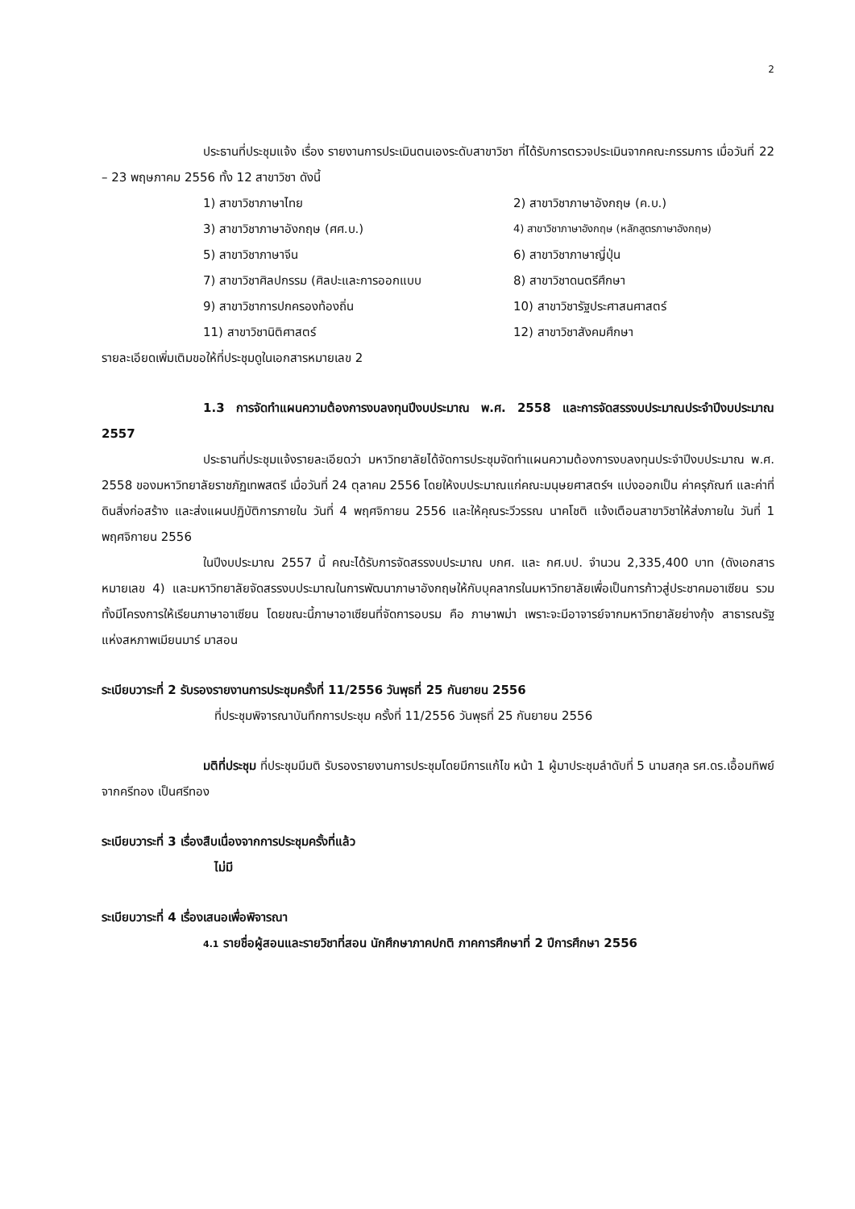2
ประธานที่ประชุมแจ้ง เรื่อง รายงานการประเมินตนเองระดับสาขาวิชา ที่ได้รับการตรวจประเมินจากคณะกรรมการ เมื่อวันที่ 22 – 23 พฤษภาคม 2556 ทั้ง 12 สาขาวิชา ดังนี้
1) สาขาวิชาภาษาไทย
2) สาขาวิชาภาษาอังกฤษ (ค.บ.)
3) สาขาวิชาภาษาอังกฤษ (ศศ.บ.)
4) สาขาวิชาภาษาอังกฤษ (หลักสูตรภาษาอังกฤษ)
5) สาขาวิชาภาษาจีน
6) สาขาวิชาภาษาญี่ปุ่น
7) สาขาวิชาศิลปกรรม (ศิลปะและการออกแบบ
8) สาขาวิชาดนตรีศึกษา
9) สาขาวิชาการปกครองท้องถิ่น
10) สาขาวิชารัฐประศาสนศาสตร์
11) สาขาวิชานิติศาสตร์
12) สาขาวิชาสังคมศึกษา
รายละเอียดเพิ่มเติมขอให้ที่ประชุมดูในเอกสารหมายเลข 2
1.3 การจัดทำแผนความต้องการงบลงทุนปีงบประมาณ พ.ศ. 2558 และการจัดสรรงบประมาณประจำปีงบประมาณ 2557
ประธานที่ประชุมแจ้งรายละเอียดว่า มหาวิทยาลัยได้จัดการประชุมจัดทำแผนความต้องการงบลงทุนประจำปีงบประมาณ พ.ศ. 2558 ของมหาวิทยาลัยราชภัฏเทพสตรี เมื่อวันที่ 24 ตุลาคม 2556 โดยให้งบประมาณแก่คณะมนุษยศาสตร์ฯ แบ่งออกเป็น ค่าครุภัณฑ์ และค่าที่ดินสิ่งก่อสร้าง และส่งแผนปฏิบัติการภายใน วันที่ 4 พฤศจิกายน 2556 และให้คุณระวีวรรณ นาคโชติ แจ้งเตือนสาขาวิชาให้ส่งภายใน วันที่ 1 พฤศจิกายน 2556
ในปีงบประมาณ 2557 นี้ คณะได้รับการจัดสรรงบประมาณ บกศ. และ กศ.บป. จำนวน 2,335,400 บาท (ดังเอกสารหมายเลข 4) และมหาวิทยาลัยจัดสรรงบประมาณในการพัฒนาภาษาอังกฤษให้กับบุคลากรในมหาวิทยาลัยเพื่อเป็นการก้าวสู่ประชาคมอาเซียน รวมทั้งมีโครงการให้เรียนภาษาอาเซียน โดยขณะนี้ภาษาอาเซียนที่จัดการอบรม คือ ภาษาพม่า เพราะจะมีอาจารย์จากมหาวิทยาลัยย่างกุ้ง สาธารณรัฐแห่งสหภาพเมียนมาร์ มาสอน
ระเบียบวาระที่ 2 รับรองรายงานการประชุมครั้งที่ 11/2556 วันพุธที่ 25 กันยายน 2556
ที่ประชุมพิจารณาบันทึกการประชุม ครั้งที่ 11/2556 วันพุธที่ 25 กันยายน 2556
มติที่ประชุม ที่ประชุมมีมติ รับรองรายงานการประชุมโดยมีการแก้ไข หน้า 1 ผู้มาประชุมลำดับที่ 5 นามสกุล รศ.ดร.เอื้อมทิพย์ จากครีทอง เป็นศรีทอง
ระเบียบวาระที่ 3 เรื่องสืบเนื่องจากการประชุมครั้งที่แล้ว
ไม่มี
ระเบียบวาระที่ 4 เรื่องเสนอเพื่อพิจารณา
4.1 รายชื่อผู้สอนและรายวิชาที่สอน นักศึกษาภาคปกติ ภาคการศึกษาที่ 2 ปีการศึกษา 2556